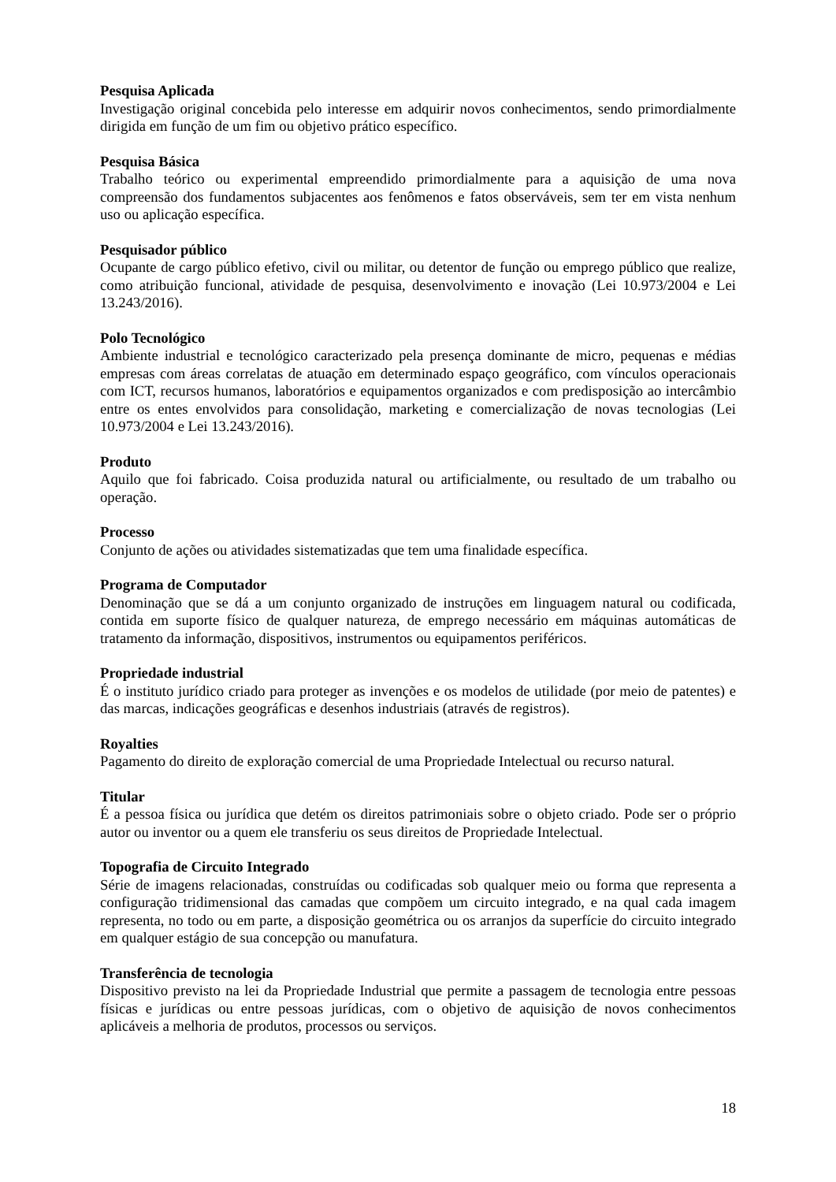Pesquisa Aplicada
Investigação original concebida pelo interesse em adquirir novos conhecimentos, sendo primordialmente dirigida em função de um fim ou objetivo prático específico.
Pesquisa Básica
Trabalho teórico ou experimental empreendido primordialmente para a aquisição de uma nova compreensão dos fundamentos subjacentes aos fenômenos e fatos observáveis, sem ter em vista nenhum uso ou aplicação específica.
Pesquisador público
Ocupante de cargo público efetivo, civil ou militar, ou detentor de função ou emprego público que realize, como atribuição funcional, atividade de pesquisa, desenvolvimento e inovação (Lei 10.973/2004 e Lei 13.243/2016).
Polo Tecnológico
Ambiente industrial e tecnológico caracterizado pela presença dominante de micro, pequenas e médias empresas com áreas correlatas de atuação em determinado espaço geográfico, com vínculos operacionais com ICT, recursos humanos, laboratórios e equipamentos organizados e com predisposição ao intercâmbio entre os entes envolvidos para consolidação, marketing e comercialização de novas tecnologias (Lei 10.973/2004 e Lei 13.243/2016).
Produto
Aquilo que foi fabricado. Coisa produzida natural ou artificialmente, ou resultado de um trabalho ou operação.
Processo
Conjunto de ações ou atividades sistematizadas que tem uma finalidade específica.
Programa de Computador
Denominação que se dá a um conjunto organizado de instruções em linguagem natural ou codificada, contida em suporte físico de qualquer natureza, de emprego necessário em máquinas automáticas de tratamento da informação, dispositivos, instrumentos ou equipamentos periféricos.
Propriedade industrial
É o instituto jurídico criado para proteger as invenções e os modelos de utilidade (por meio de patentes) e das marcas, indicações geográficas e desenhos industriais (através de registros).
Royalties
Pagamento do direito de exploração comercial de uma Propriedade Intelectual ou recurso natural.
Titular
É a pessoa física ou jurídica que detém os direitos patrimoniais sobre o objeto criado. Pode ser o próprio autor ou inventor ou a quem ele transferiu os seus direitos de Propriedade Intelectual.
Topografia de Circuito Integrado
Série de imagens relacionadas, construídas ou codificadas sob qualquer meio ou forma que representa a configuração tridimensional das camadas que compõem um circuito integrado, e na qual cada imagem representa, no todo ou em parte, a disposição geométrica ou os arranjos da superfície do circuito integrado em qualquer estágio de sua concepção ou manufatura.
Transferência de tecnologia
Dispositivo previsto na lei da Propriedade Industrial que permite a passagem de tecnologia entre pessoas físicas e jurídicas ou entre pessoas jurídicas, com o objetivo de aquisição de novos conhecimentos aplicáveis a melhoria de produtos, processos ou serviços.
18